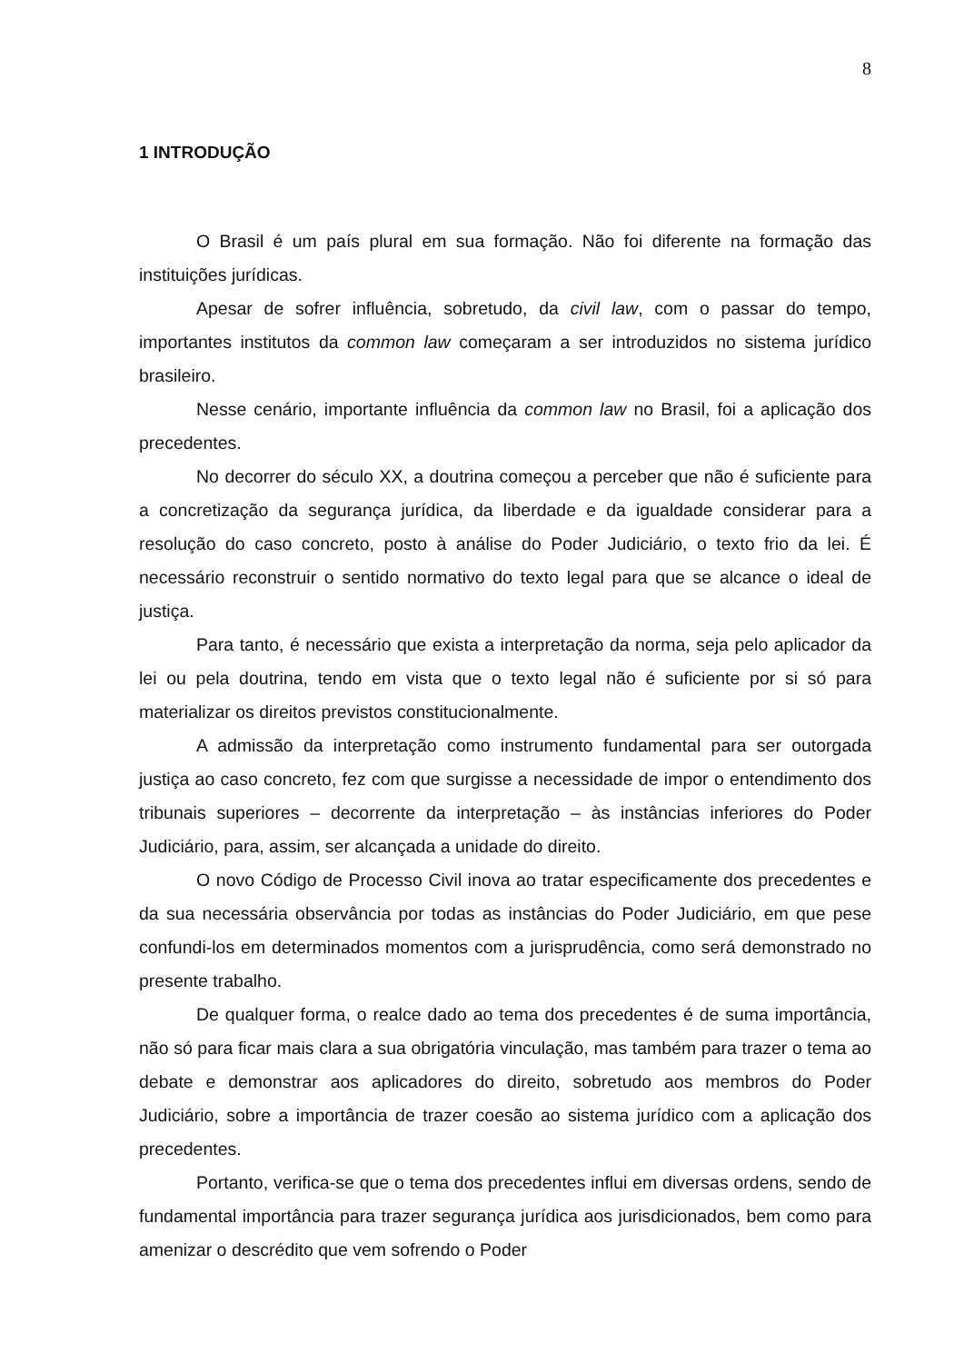8
1 INTRODUÇÃO
O Brasil é um país plural em sua formação. Não foi diferente na formação das instituições jurídicas.
Apesar de sofrer influência, sobretudo, da civil law, com o passar do tempo, importantes institutos da common law começaram a ser introduzidos no sistema jurídico brasileiro.
Nesse cenário, importante influência da common law no Brasil, foi a aplicação dos precedentes.
No decorrer do século XX, a doutrina começou a perceber que não é suficiente para a concretização da segurança jurídica, da liberdade e da igualdade considerar para a resolução do caso concreto, posto à análise do Poder Judiciário, o texto frio da lei. É necessário reconstruir o sentido normativo do texto legal para que se alcance o ideal de justiça.
Para tanto, é necessário que exista a interpretação da norma, seja pelo aplicador da lei ou pela doutrina, tendo em vista que o texto legal não é suficiente por si só para materializar os direitos previstos constitucionalmente.
A admissão da interpretação como instrumento fundamental para ser outorgada justiça ao caso concreto, fez com que surgisse a necessidade de impor o entendimento dos tribunais superiores – decorrente da interpretação – às instâncias inferiores do Poder Judiciário, para, assim, ser alcançada a unidade do direito.
O novo Código de Processo Civil inova ao tratar especificamente dos precedentes e da sua necessária observância por todas as instâncias do Poder Judiciário, em que pese confundi-los em determinados momentos com a jurisprudência, como será demonstrado no presente trabalho.
De qualquer forma, o realce dado ao tema dos precedentes é de suma importância, não só para ficar mais clara a sua obrigatória vinculação, mas também para trazer o tema ao debate e demonstrar aos aplicadores do direito, sobretudo aos membros do Poder Judiciário, sobre a importância de trazer coesão ao sistema jurídico com a aplicação dos precedentes.
Portanto, verifica-se que o tema dos precedentes influi em diversas ordens, sendo de fundamental importância para trazer segurança jurídica aos jurisdicionados, bem como para amenizar o descrédito que vem sofrendo o Poder